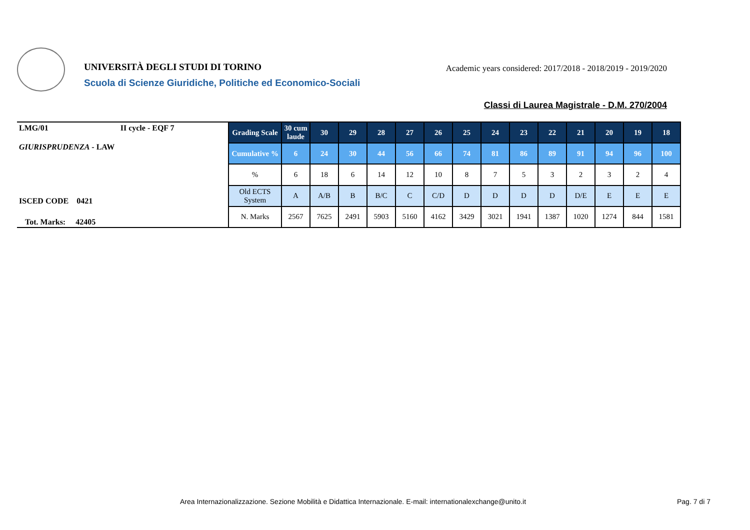UNIVERSITÀ DEGLI STUDI DI TORINO
Scuola di Scienze Giuridiche, Politiche ed Economico-Sociali
Academic years considered: 2017/2018 - 2018/2019 - 2019/2020
Classi di Laurea Magistrale - D.M. 270/2004
LMG/01 II cycle - EQF 7
GIURISPRUDENZA - LAW
ISCED CODE 0421
Tot. Marks: 42405
| Grading Scale | 30 cum laude | 30 | 29 | 28 | 27 | 26 | 25 | 24 | 23 | 22 | 21 | 20 | 19 | 18 |
| --- | --- | --- | --- | --- | --- | --- | --- | --- | --- | --- | --- | --- | --- | --- |
| Cumulative % | 6 | 24 | 30 | 44 | 56 | 66 | 74 | 81 | 86 | 89 | 91 | 94 | 96 | 100 |
| % | 6 | 18 | 6 | 14 | 12 | 10 | 8 | 7 | 5 | 3 | 2 | 3 | 2 | 4 |
| Old ECTS System | A | A/B | B | B/C | C | C/D | D | D | D | D | D/E | E | E | E |
| N. Marks | 2567 | 7625 | 2491 | 5903 | 5160 | 4162 | 3429 | 3021 | 1941 | 1387 | 1020 | 1274 | 844 | 1581 |
Area Internazionalizzazione. Sezione Mobilità e Didattica Internazionale. E-mail: internationalexchange@unito.it
Pag. 7 di 7